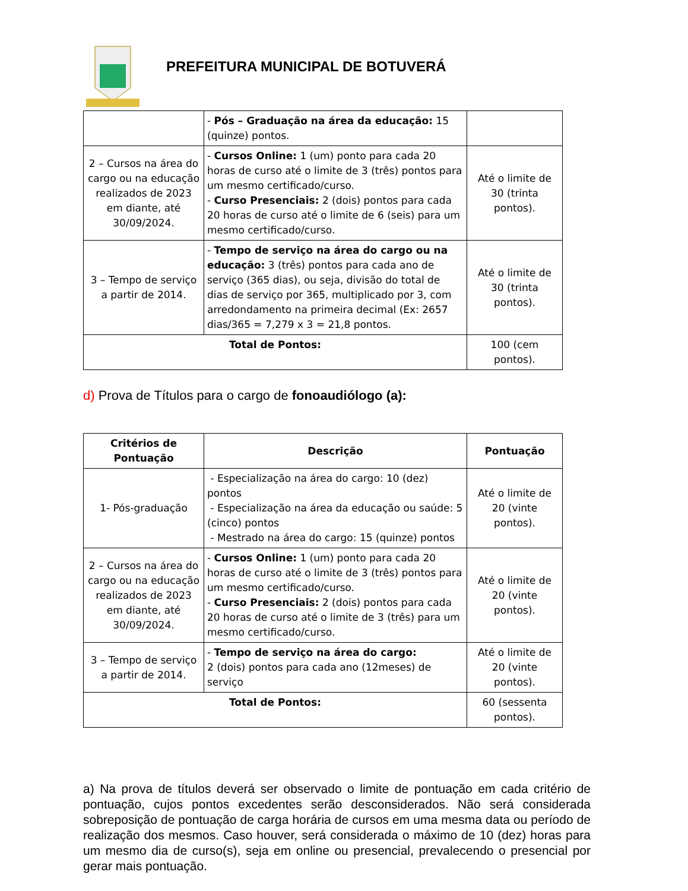PREFEITURA MUNICIPAL DE BOTUVERÁ
| | - Pós – Graduação na área da educação: 15 (quinze) pontos. | |
| 2 – Cursos na área do cargo ou na educação realizados de 2023 em diante, até 30/09/2024. | - Cursos Online: 1 (um) ponto para cada 20 horas de curso até o limite de 3 (três) pontos para um mesmo certificado/curso. - Curso Presenciais: 2 (dois) pontos para cada 20 horas de curso até o limite de 6 (seis) para um mesmo certificado/curso. | Até o limite de 30 (trinta pontos). |
| 3 – Tempo de serviço a partir de 2014. | - Tempo de serviço na área do cargo ou na educação: 3 (três) pontos para cada ano de serviço (365 dias), ou seja, divisão do total de dias de serviço por 365, multiplicado por 3, com arredondamento na primeira decimal (Ex: 2657 dias/365 = 7,279 x 3 = 21,8 pontos. | Até o limite de 30 (trinta pontos). |
| Total de Pontos: | | 100 (cem pontos). |
d) Prova de Títulos para o cargo de fonoaudiólogo (a):
| Critérios de Pontuação | Descrição | Pontuação |
| --- | --- | --- |
| 1- Pós-graduação | - Especialização na área do cargo: 10 (dez) pontos - Especialização na área da educação ou saúde: 5 (cinco) pontos - Mestrado na área do cargo: 15 (quinze) pontos | Até o limite de 20 (vinte pontos). |
| 2 – Cursos na área do cargo ou na educação realizados de 2023 em diante, até 30/09/2024. | - Cursos Online: 1 (um) ponto para cada 20 horas de curso até o limite de 3 (três) pontos para um mesmo certificado/curso. - Curso Presenciais: 2 (dois) pontos para cada 20 horas de curso até o limite de 3 (três) para um mesmo certificado/curso. | Até o limite de 20 (vinte pontos). |
| 3 – Tempo de serviço a partir de 2014. | - Tempo de serviço na área do cargo: 2 (dois) pontos para cada ano (12meses) de serviço | Até o limite de 20 (vinte pontos). |
| Total de Pontos: | | 60 (sessenta pontos). |
a) Na prova de títulos deverá ser observado o limite de pontuação em cada critério de pontuação, cujos pontos excedentes serão desconsiderados. Não será considerada sobreposição de pontuação de carga horária de cursos em uma mesma data ou período de realização dos mesmos. Caso houver, será considerada o máximo de 10 (dez) horas para um mesmo dia de curso(s), seja em online ou presencial, prevalecendo o presencial por gerar mais pontuação.